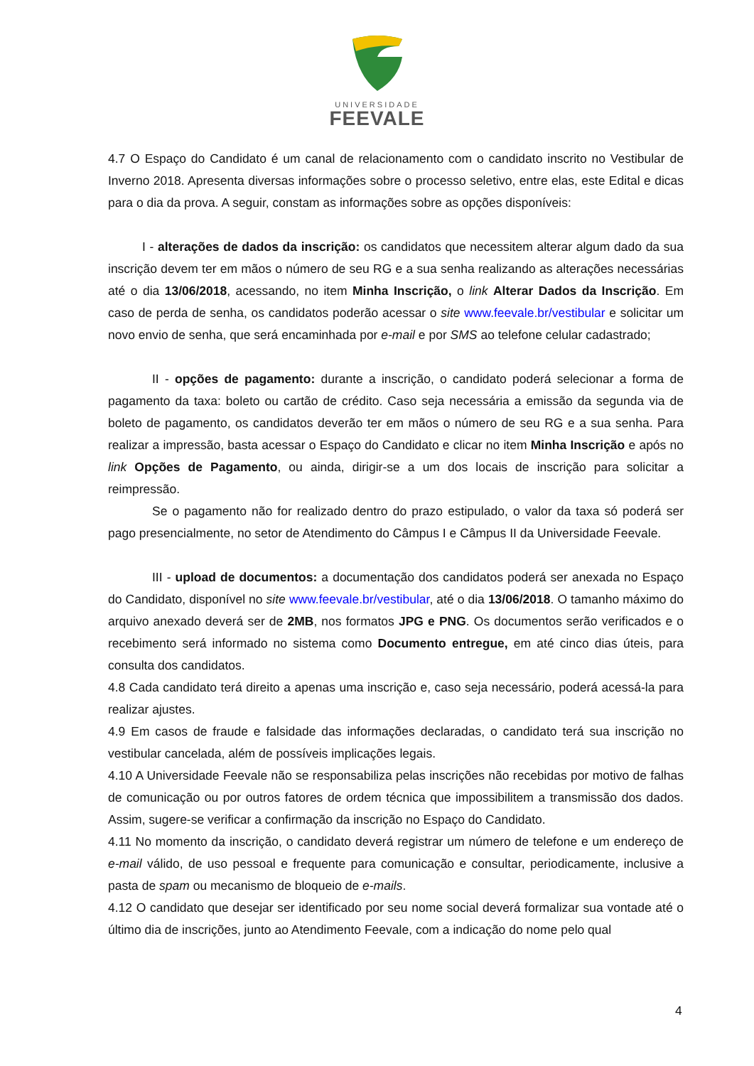UNIVERSIDADE
FEEVALE
4.7 O Espaço do Candidato é um canal de relacionamento com o candidato inscrito no Vestibular de Inverno 2018. Apresenta diversas informações sobre o processo seletivo, entre elas, este Edital e dicas para o dia da prova. A seguir, constam as informações sobre as opções disponíveis:
I - alterações de dados da inscrição: os candidatos que necessitem alterar algum dado da sua inscrição devem ter em mãos o número de seu RG e a sua senha realizando as alterações necessárias até o dia 13/06/2018, acessando, no item Minha Inscrição, o link Alterar Dados da Inscrição. Em caso de perda de senha, os candidatos poderão acessar o site www.feevale.br/vestibular e solicitar um novo envio de senha, que será encaminhada por e-mail e por SMS ao telefone celular cadastrado;
II - opções de pagamento: durante a inscrição, o candidato poderá selecionar a forma de pagamento da taxa: boleto ou cartão de crédito. Caso seja necessária a emissão da segunda via de boleto de pagamento, os candidatos deverão ter em mãos o número de seu RG e a sua senha. Para realizar a impressão, basta acessar o Espaço do Candidato e clicar no item Minha Inscrição e após no link Opções de Pagamento, ou ainda, dirigir-se a um dos locais de inscrição para solicitar a reimpressão.
Se o pagamento não for realizado dentro do prazo estipulado, o valor da taxa só poderá ser pago presencialmente, no setor de Atendimento do Câmpus I e Câmpus II da Universidade Feevale.
III - upload de documentos: a documentação dos candidatos poderá ser anexada no Espaço do Candidato, disponível no site www.feevale.br/vestibular, até o dia 13/06/2018. O tamanho máximo do arquivo anexado deverá ser de 2MB, nos formatos JPG e PNG. Os documentos serão verificados e o recebimento será informado no sistema como Documento entregue, em até cinco dias úteis, para consulta dos candidatos.
4.8 Cada candidato terá direito a apenas uma inscrição e, caso seja necessário, poderá acessá-la para realizar ajustes.
4.9 Em casos de fraude e falsidade das informações declaradas, o candidato terá sua inscrição no vestibular cancelada, além de possíveis implicações legais.
4.10 A Universidade Feevale não se responsabiliza pelas inscrições não recebidas por motivo de falhas de comunicação ou por outros fatores de ordem técnica que impossibilitem a transmissão dos dados. Assim, sugere-se verificar a confirmação da inscrição no Espaço do Candidato.
4.11 No momento da inscrição, o candidato deverá registrar um número de telefone e um endereço de e-mail válido, de uso pessoal e frequente para comunicação e consultar, periodicamente, inclusive a pasta de spam ou mecanismo de bloqueio de e-mails.
4.12 O candidato que desejar ser identificado por seu nome social deverá formalizar sua vontade até o último dia de inscrições, junto ao Atendimento Feevale, com a indicação do nome pelo qual
4